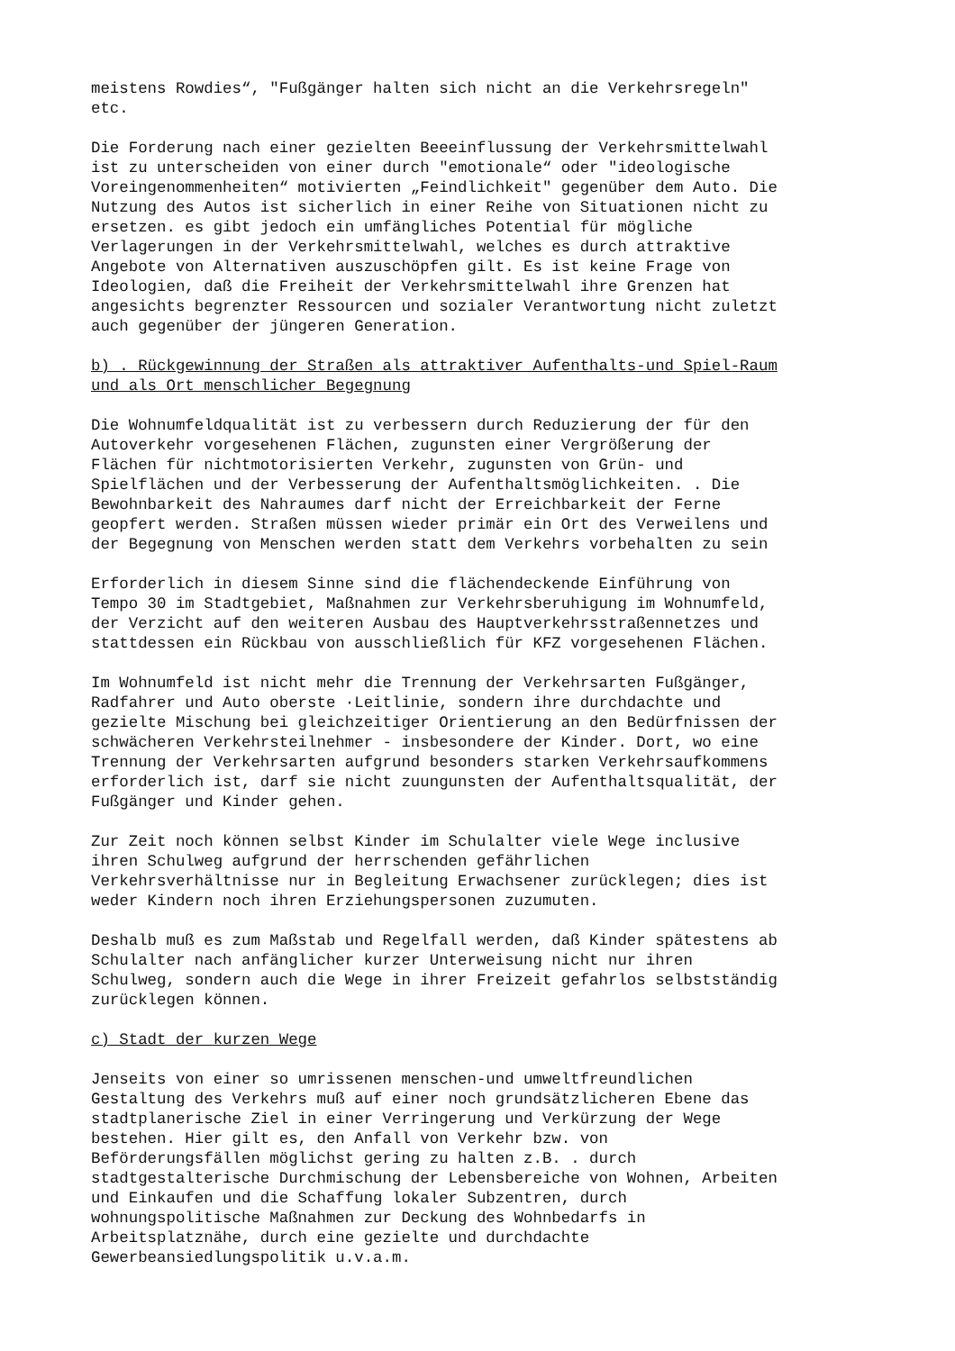meistens Rowdies“, "Fußgänger halten sich nicht an die Verkehrsregeln" etc.
Die Forderung nach einer gezielten Beeeinflussung der Verkehrsmittelwahl ist zu unterscheiden von einer durch "emotionale“ oder "ideologische Voreingenommenheiten“ motivierten „Feindlichkeit" gegenüber dem Auto. Die Nutzung des Autos ist sicherlich in einer Reihe von Situationen nicht zu ersetzen. es gibt jedoch ein umfängliches Potential für mögliche Verlagerungen in der Verkehrsmittelwahl, welches es durch attraktive Angebote von Alternativen auszuschöpfen gilt. Es ist keine Frage von Ideologien, daß die Freiheit der Verkehrsmittelwahl ihre Grenzen hat angesichts begrenzter Ressourcen und sozialer Verantwortung nicht zuletzt auch gegenüber der jüngeren Generation.
b) . Rückgewinnung der Straßen als attraktiver Aufenthalts-und Spiel-Raum und als Ort menschlicher Begegnung
Die Wohnumfeldqualität ist zu verbessern durch Reduzierung der für den Autoverkehr vorgesehenen Flächen, zugunsten einer Vergrößerung der Flächen für nichtmotorisierten Verkehr, zugunsten von Grün- und Spielflächen und der Verbesserung der Aufenthaltsmöglichkeiten. . Die Bewohnbarkeit des Nahraumes darf nicht der Erreichbarkeit der Ferne geopfert werden. Straßen müssen wieder primär ein Ort des Verweilens und der Begegnung von Menschen werden statt dem Verkehrs vorbehalten zu sein
Erforderlich in diesem Sinne sind die flächendeckende Einführung von Tempo 30 im Stadtgebiet, Maßnahmen zur Verkehrsberuhigung im Wohnumfeld, der Verzicht auf den weiteren Ausbau des Hauptverkehrsstraßennetzes und stattdessen ein Rückbau von ausschließlich für KFZ vorgesehenen Flächen.
Im Wohnumfeld ist nicht mehr die Trennung der Verkehrsarten Fußgänger, Radfahrer und Auto oberste ·Leitlinie, sondern ihre durchdachte und gezielte Mischung bei gleichzeitiger Orientierung an den Bedürfnissen der schwächeren Verkehrsteilnehmer - insbesondere der Kinder. Dort, wo eine Trennung der Verkehrsarten aufgrund besonders starken Verkehrsaufkommens erforderlich ist, darf sie nicht zuungunsten der Aufenthaltsqualität, der Fußgänger und Kinder gehen.
Zur Zeit noch können selbst Kinder im Schulalter viele Wege inclusive ihren Schulweg aufgrund der herrschenden gefährlichen Verkehrsverhältnisse nur in Begleitung Erwachsener zurücklegen; dies ist weder Kindern noch ihren Erziehungspersonen zuzumuten.
Deshalb muß es zum Maßstab und Regelfall werden, daß Kinder spätestens ab Schulalter nach anfänglicher kurzer Unterweisung nicht nur ihren Schulweg, sondern auch die Wege in ihrer Freizeit gefahrlos selbstständig zurücklegen können.
c) Stadt der kurzen Wege
Jenseits von einer so umrissenen menschen-und umweltfreundlichen Gestaltung des Verkehrs muß auf einer noch grundsätzlicheren Ebene das stadtplanerische Ziel in einer Verringerung und Verkürzung der Wege bestehen. Hier gilt es, den Anfall von Verkehr bzw. von Beförderungsfällen möglichst gering zu halten z.B. . durch stadtgestalterische Durchmischung der Lebensbereiche von Wohnen, Arbeiten und Einkaufen und die Schaffung lokaler Subzentren, durch wohnungspolitische Maßnahmen zur Deckung des Wohnbedarfs in Arbeitsplatznähe, durch eine gezielte und durchdachte Gewerbeansiedlungspolitik u.v.a.m.